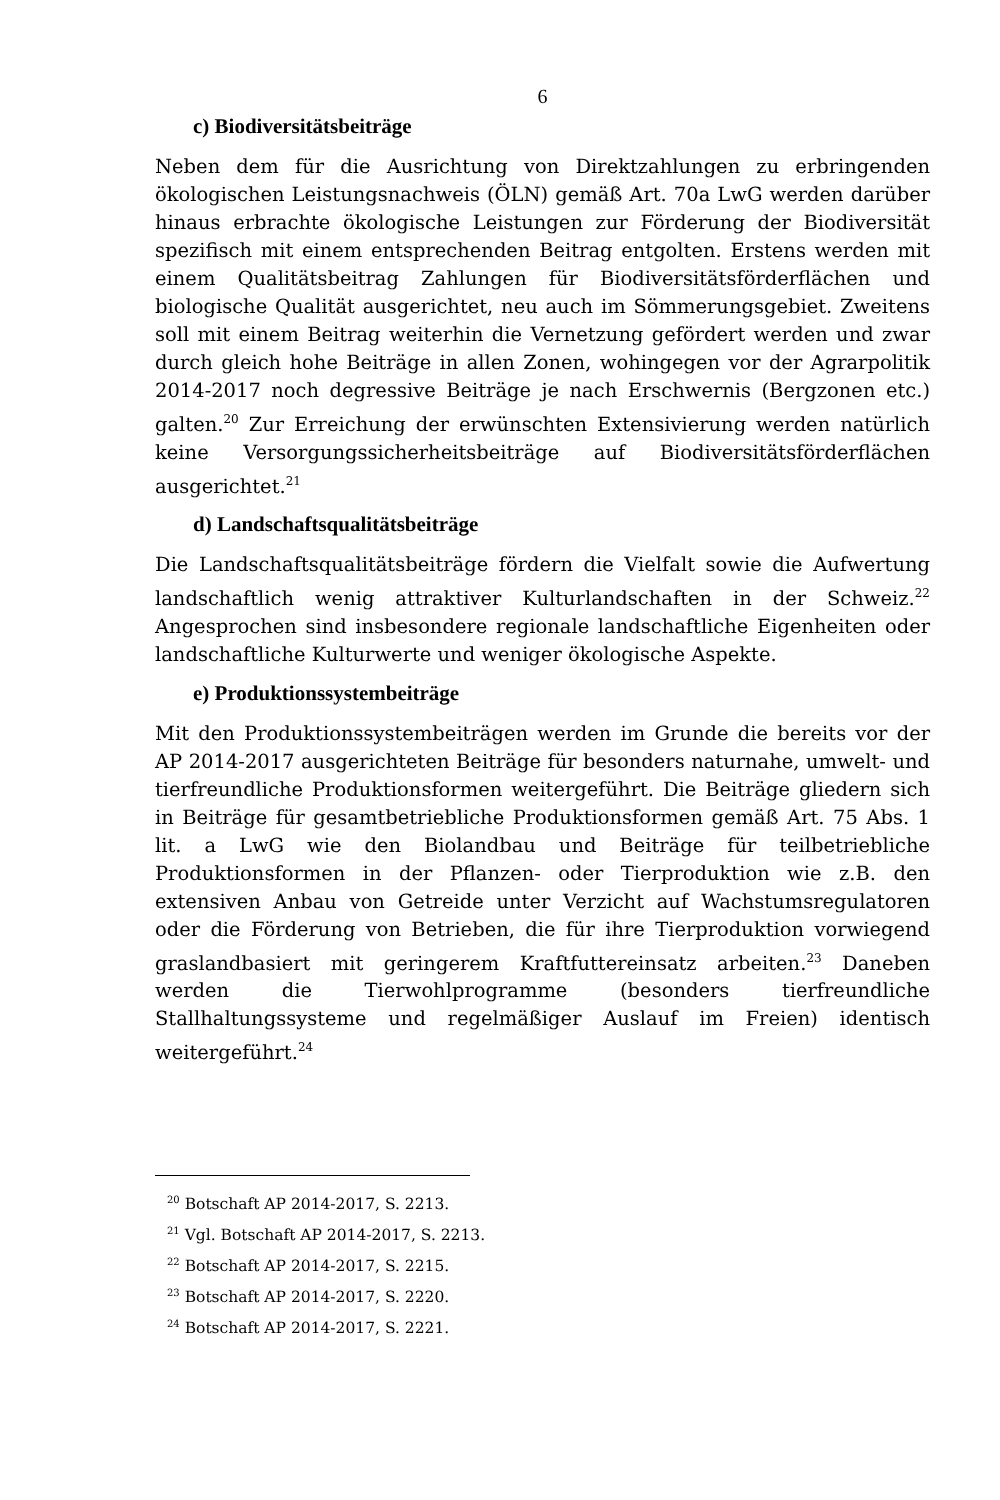6
c) Biodiversitätsbeiträge
Neben dem für die Ausrichtung von Direktzahlungen zu erbringenden ökologischen Leistungsnachweis (ÖLN) gemäß Art. 70a LwG werden darüber hinaus erbrachte ökologische Leistungen zur Förderung der Biodiversität spezifisch mit einem entsprechenden Beitrag entgolten. Erstens werden mit einem Qualitätsbeitrag Zahlungen für Biodiversitätsförderflächen und biologische Qualität ausgerichtet, neu auch im Sömmerungsgebiet. Zweitens soll mit einem Beitrag weiterhin die Vernetzung gefördert werden und zwar durch gleich hohe Beiträge in allen Zonen, wohingegen vor der Agrarpolitik 2014-2017 noch degressive Beiträge je nach Erschwernis (Bergzonen etc.) galten.<sup>20</sup> Zur Erreichung der erwünschten Extensivierung werden natürlich keine Versorgungssicherheitsbeiträge auf Biodiversitätsförderflächen ausgerichtet.<sup>21</sup>
d) Landschaftsqualitätsbeiträge
Die Landschaftsqualitätsbeiträge fördern die Vielfalt sowie die Aufwertung landschaftlich wenig attraktiver Kulturlandschaften in der Schweiz.<sup>22</sup> Angesprochen sind insbesondere regionale landschaftliche Eigenheiten oder landschaftliche Kulturwerte und weniger ökologische Aspekte.
e) Produktionssystembeiträge
Mit den Produktionssystembeiträgen werden im Grunde die bereits vor der AP 2014-2017 ausgerichteten Beiträge für besonders naturnahe, umwelt- und tierfreundliche Produktionsformen weitergeführt. Die Beiträge gliedern sich in Beiträge für gesamtbetriebliche Produktionsformen gemäß Art. 75 Abs. 1 lit. a LwG wie den Biolandbau und Beiträge für teilbetriebliche Produktionsformen in der Pflanzen- oder Tierproduktion wie z.B. den extensiven Anbau von Getreide unter Verzicht auf Wachstumsregulatoren oder die Förderung von Betrieben, die für ihre Tierproduktion vorwiegend graslandbasiert mit geringerem Kraftfuttereinsatz arbeiten.<sup>23</sup> Daneben werden die Tierwohlprogramme (besonders tierfreundliche Stallhaltungssysteme und regelmäßiger Auslauf im Freien) identisch weitergeführt.<sup>24</sup>
<sup>20</sup> Botschaft AP 2014-2017, S. 2213.
<sup>21</sup> Vgl. Botschaft AP 2014-2017, S. 2213.
<sup>22</sup> Botschaft AP 2014-2017, S. 2215.
<sup>23</sup> Botschaft AP 2014-2017, S. 2220.
<sup>24</sup> Botschaft AP 2014-2017, S. 2221.